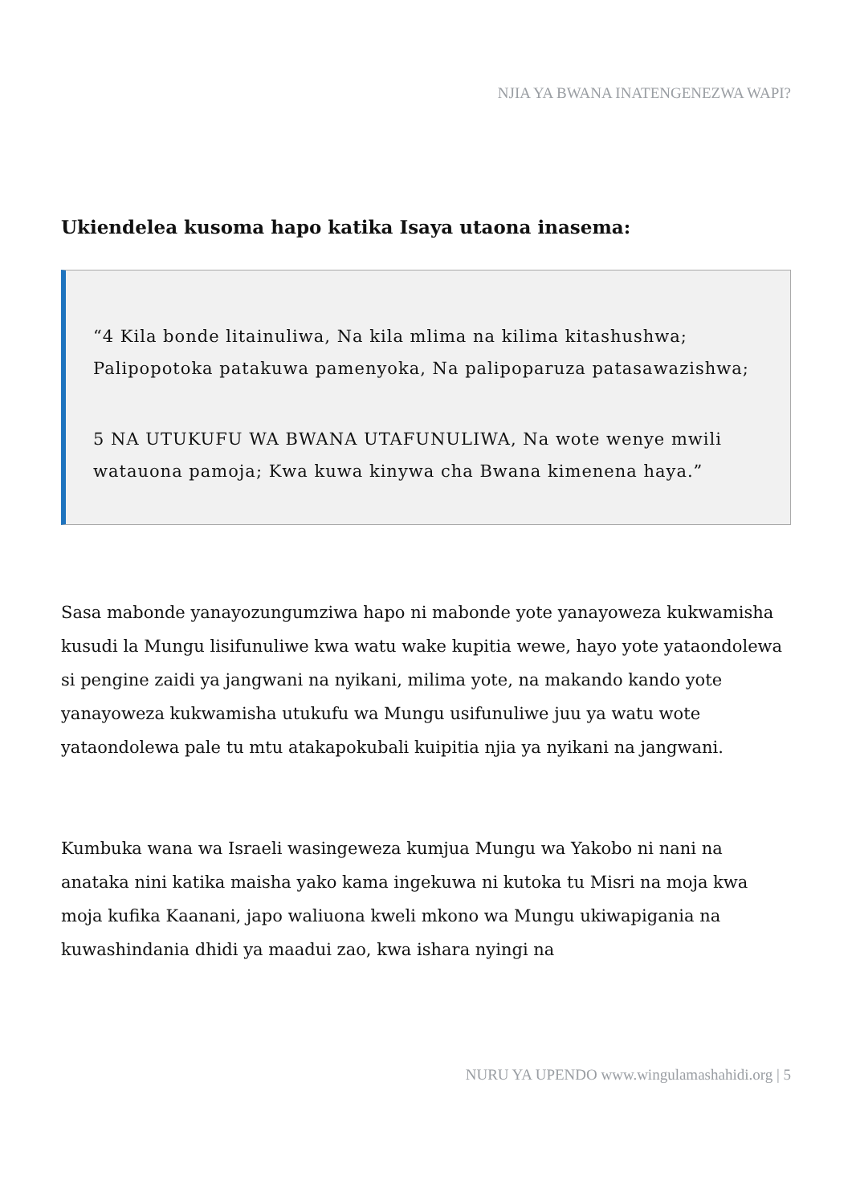NJIA YA BWANA INATENGENEZWA WAPI?
Ukiendelea kusoma hapo katika Isaya utaona inasema:
“4 Kila bonde litainuliwa, Na kila mlima na kilima kitashushwa; Palipopotoka patakuwa pamenyoka, Na palipoparuza patasawazishwa;
5 NA UTUKUFU WA BWANA UTAFUNULIWA, Na wote wenye mwili watauona pamoja; Kwa kuwa kinywa cha Bwana kimenena haya.”
Sasa mabonde yanayozungumziwa hapo ni mabonde yote yanayoweza kukwamisha kusudi la Mungu lisifunuliwe kwa watu wake kupitia wewe, hayo yote yataondolewa si pengine zaidi ya jangwani na nyikani, milima yote, na makando kando yote yanayoweza kukwamisha utukufu wa Mungu usifunuliwe juu ya watu wote yataondolewa pale tu mtu atakapokubali kuipitia njia ya nyikani na jangwani.
Kumbuka wana wa Israeli wasingeweza kumjua Mungu wa Yakobo ni nani na anataka nini katika maisha yako kama ingekuwa ni kutoka tu Misri na moja kwa moja kufika Kaanani, japo waliuona kweli mkono wa Mungu ukiwapigania na kuwashindania dhidi ya maadui zao, kwa ishara nyingi na
NURU YA UPENDO www.wingulamashahidi.org | 5